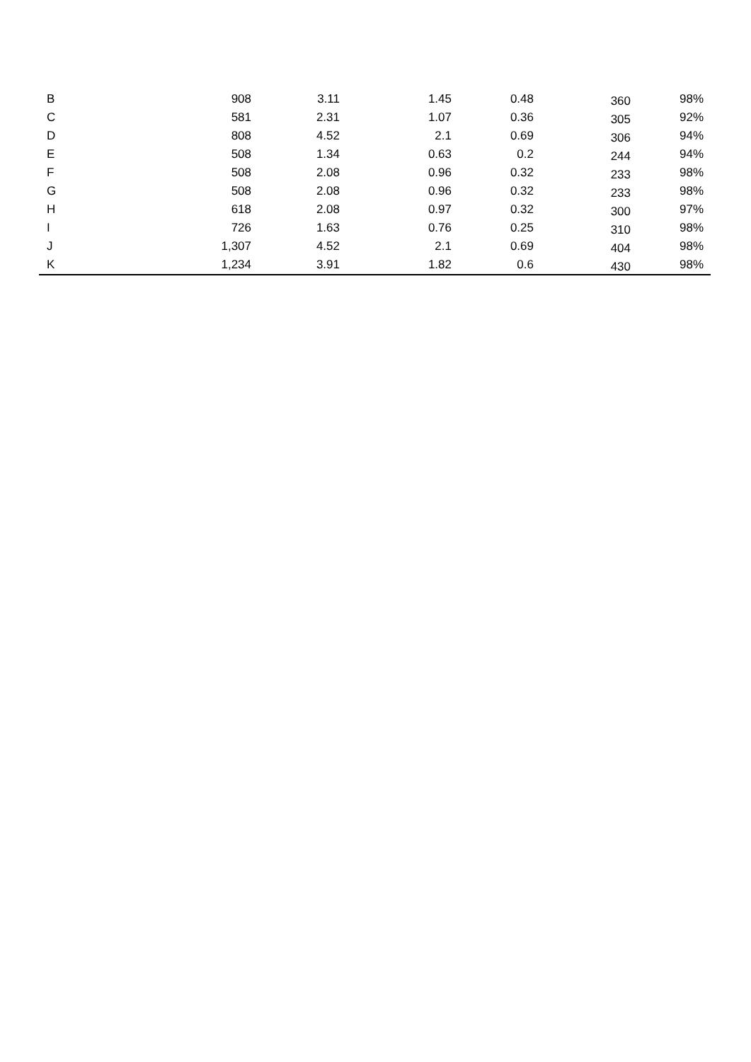| B | 908 | 3.11 | 1.45 | 0.48 | 360 | 98% |
| C | 581 | 2.31 | 1.07 | 0.36 | 305 | 92% |
| D | 808 | 4.52 | 2.1 | 0.69 | 306 | 94% |
| E | 508 | 1.34 | 0.63 | 0.2 | 244 | 94% |
| F | 508 | 2.08 | 0.96 | 0.32 | 233 | 98% |
| G | 508 | 2.08 | 0.96 | 0.32 | 233 | 98% |
| H | 618 | 2.08 | 0.97 | 0.32 | 300 | 97% |
| I | 726 | 1.63 | 0.76 | 0.25 | 310 | 98% |
| J | 1,307 | 4.52 | 2.1 | 0.69 | 404 | 98% |
| K | 1,234 | 3.91 | 1.82 | 0.6 | 430 | 98% |